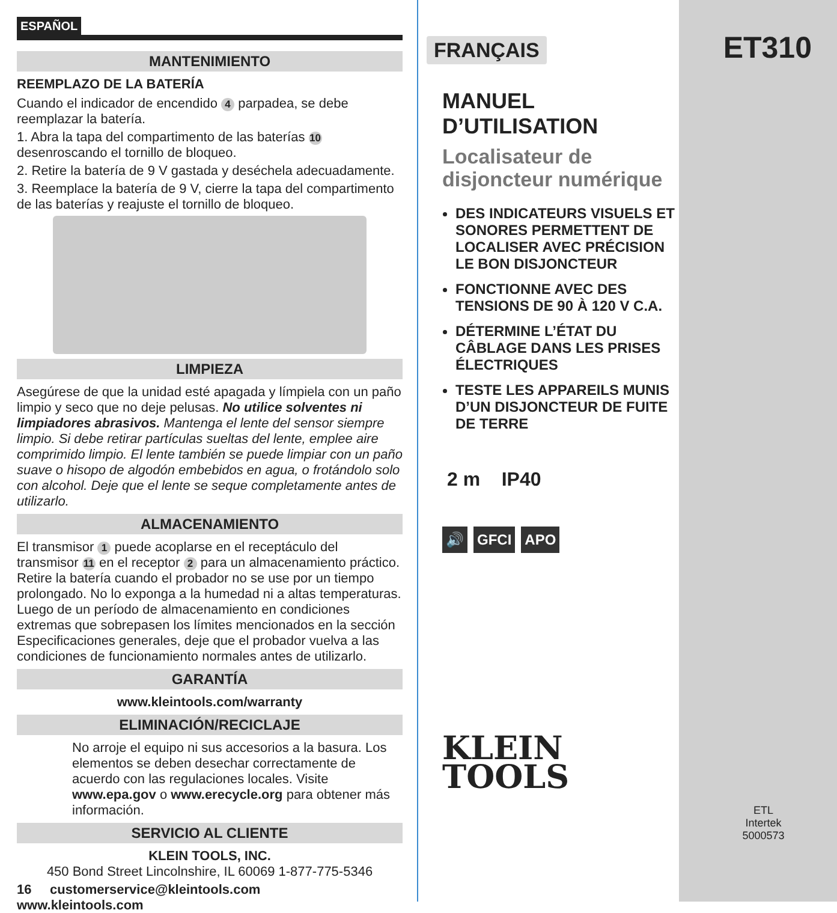ESPAÑOL
MANTENIMIENTO
REEMPLAZO DE LA BATERÍA
Cuando el indicador de encendido 4 parpadea, se debe reemplazar la batería.
1. Abra la tapa del compartimento de las baterías 10 desenroscando el tornillo de bloqueo.
2. Retire la batería de 9 V gastada y deséchela adecuadamente.
3. Reemplace la batería de 9 V, cierre la tapa del compartimento de las baterías y reajuste el tornillo de bloqueo.
LIMPIEZA
Asegúrese de que la unidad esté apagada y límpiela con un paño limpio y seco que no deje pelusas. No utilice solventes ni limpiadores abrasivos. Mantenga el lente del sensor siempre limpio. Si debe retirar partículas sueltas del lente, emplee aire comprimido limpio. El lente también se puede limpiar con un paño suave o hisopo de algodón embebidos en agua, o frotándolo solo con alcohol. Deje que el lente se seque completamente antes de utilizarlo.
ALMACENAMIENTO
El transmisor 1 puede acoplarse en el receptáculo del transmisor 11 en el receptor 2 para un almacenamiento práctico. Retire la batería cuando el probador no se use por un tiempo prolongado. No lo exponga a la humedad ni a altas temperaturas. Luego de un período de almacenamiento en condiciones extremas que sobrepasen los límites mencionados en la sección Especificaciones generales, deje que el probador vuelva a las condiciones de funcionamiento normales antes de utilizarlo.
GARANTÍA
www.kleintools.com/warranty
ELIMINACIÓN/RECICLAJE
No arroje el equipo ni sus accesorios a la basura. Los elementos se deben desechar correctamente de acuerdo con las regulaciones locales. Visite www.epa.gov o www.erecycle.org para obtener más información.
SERVICIO AL CLIENTE
KLEIN TOOLS, INC.
450 Bond Street Lincolnshire, IL 60069 1-877-775-5346
16 customerservice@kleintools.com www.kleintools.com
FRANÇAIS
MANUEL D’UTILISATION
Localisateur de
disjoncteur numérique
DES INDICATEURS VISUELS ET SONORES PERMETTENT DE LOCALISER AVEC PRÉCISION LE BON DISJONCTEUR
FONCTIONNE AVEC DES TENSIONS DE 90 À 120 V C.A.
DÉTERMINE L’ÉTAT DU CÂBLAGE DANS LES PRISES ÉLECTRIQUES
TESTE LES APPAREILS MUNIS D’UN DISJONCTEUR DE FUITE DE TERRE
2 m IP40
🔊 GFCI APO
KLEIN
TOOLS
ET310
ETL
Intertek
5000573